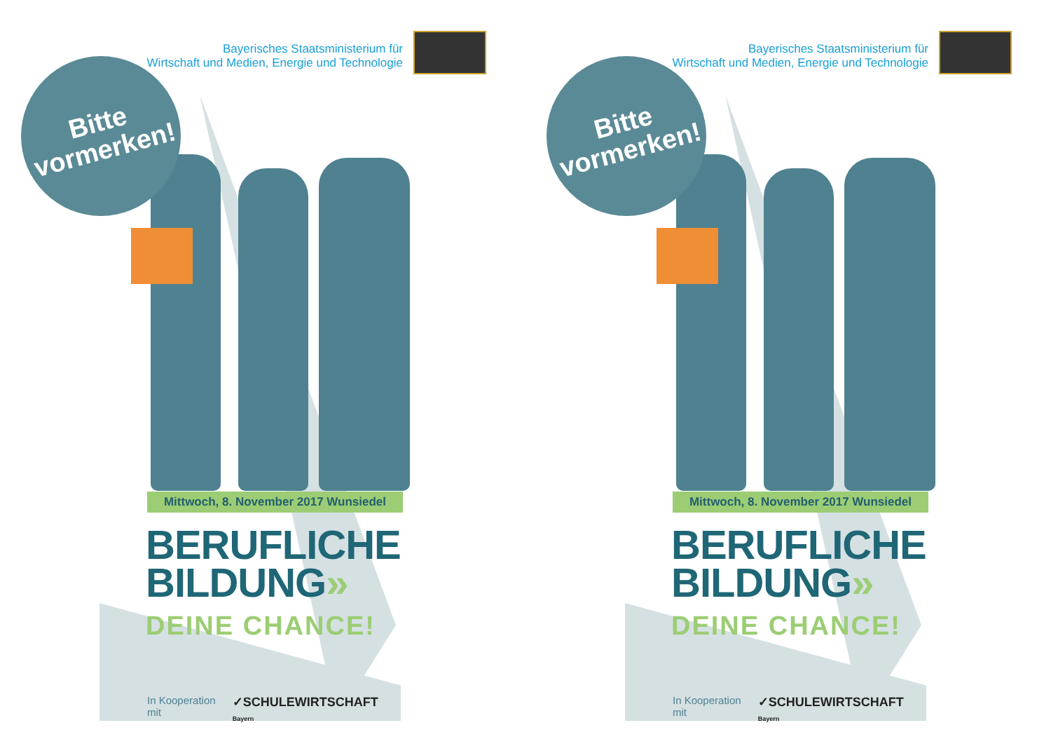Bayerisches Staatsministerium für
Wirtschaft und Medien, Energie und Technologie
Bitte
vormerken!
Mittwoch, 8. November 2017 Wunsiedel
BERUFLICHE
BILDUNG»
DEINE CHANCE!
In Kooperation mit ✓SCHULEWIRTSCHAFT Bayern
Bayerisches Staatsministerium für
Wirtschaft und Medien, Energie und Technologie
Bitte
vormerken!
Mittwoch, 8. November 2017 Wunsiedel
BERUFLICHE
BILDUNG»
DEINE CHANCE!
In Kooperation mit ✓SCHULEWIRTSCHAFT Bayern